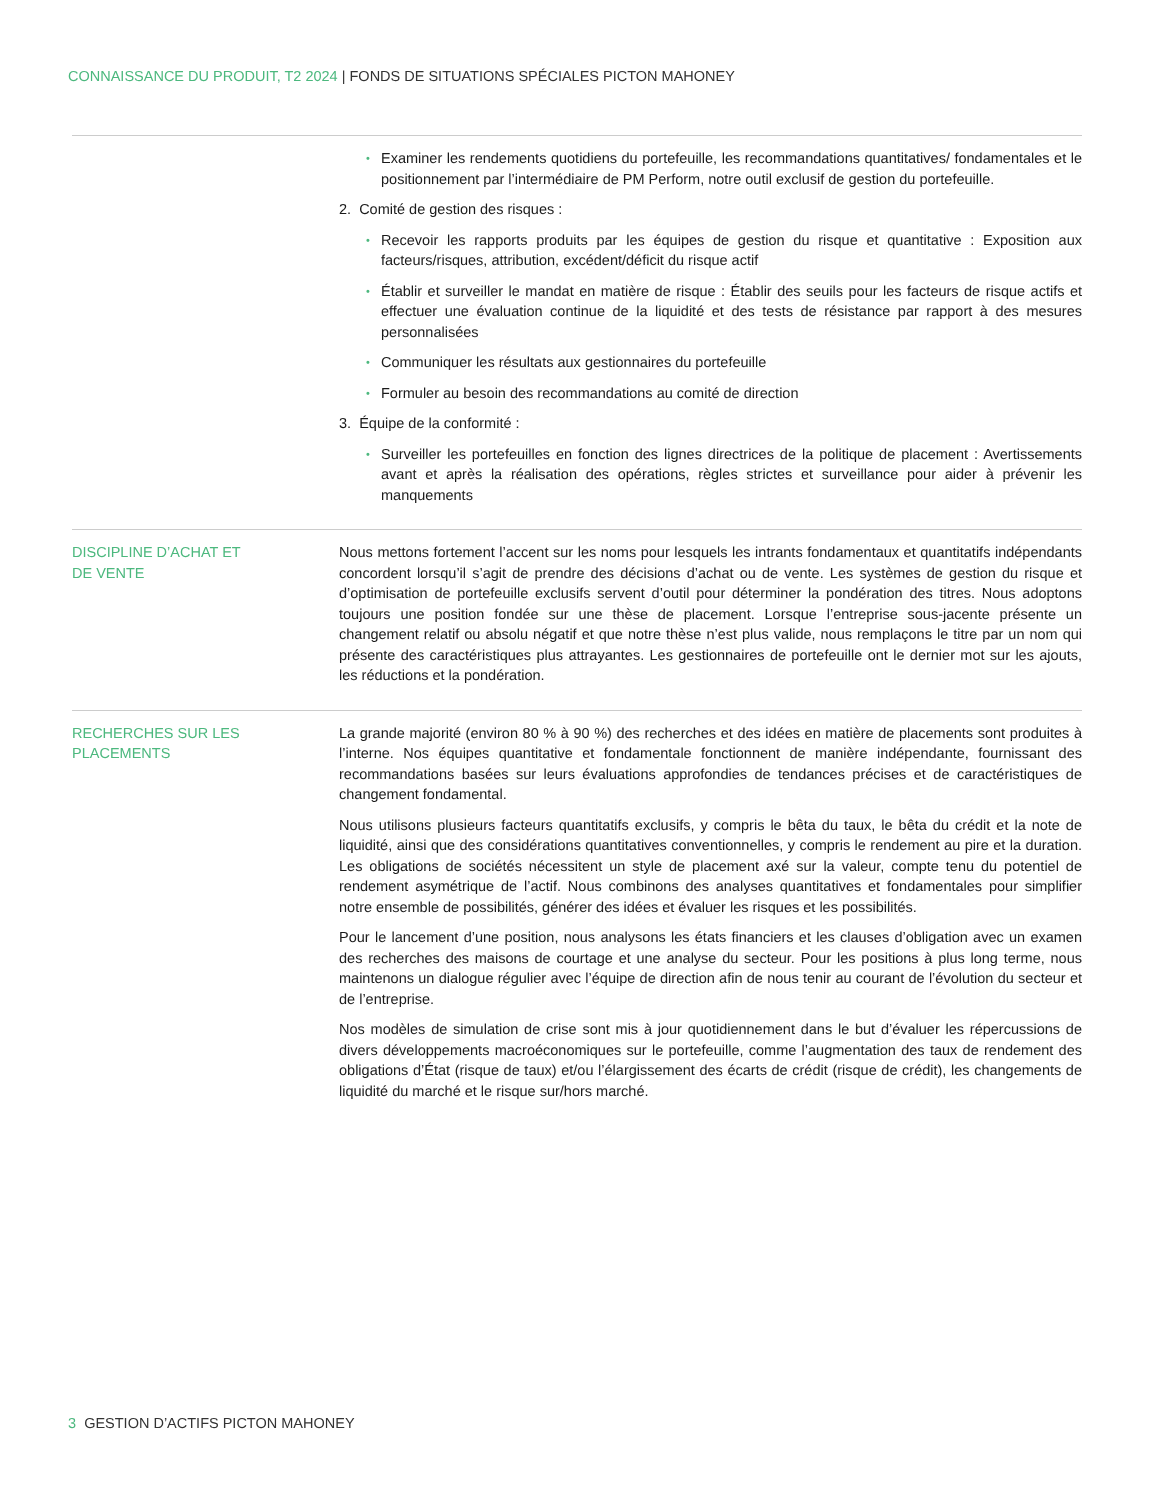CONNAISSANCE DU PRODUIT, T2 2024 | FONDS DE SITUATIONS SPÉCIALES PICTON MAHONEY
Examiner les rendements quotidiens du portefeuille, les recommandations quantitatives/ fondamentales et le positionnement par l’intermédiaire de PM Perform, notre outil exclusif de gestion du portefeuille.
2. Comité de gestion des risques :
Recevoir les rapports produits par les équipes de gestion du risque et quantitative : Exposition aux facteurs/risques, attribution, excédent/déficit du risque actif
Établir et surveiller le mandat en matière de risque : Établir des seuils pour les facteurs de risque actifs et effectuer une évaluation continue de la liquidité et des tests de résistance par rapport à des mesures personnalisées
Communiquer les résultats aux gestionnaires du portefeuille
Formuler au besoin des recommandations au comité de direction
3. Équipe de la conformité :
Surveiller les portefeuilles en fonction des lignes directrices de la politique de placement : Avertissements avant et après la réalisation des opérations, règles strictes et surveillance pour aider à prévenir les manquements
DISCIPLINE D’ACHAT ET
DE VENTE
Nous mettons fortement l’accent sur les noms pour lesquels les intrants fondamentaux et quantitatifs indépendants concordent lorsqu’il s’agit de prendre des décisions d’achat ou de vente. Les systèmes de gestion du risque et d’optimisation de portefeuille exclusifs servent d’outil pour déterminer la pondération des titres. Nous adoptons toujours une position fondée sur une thèse de placement. Lorsque l’entreprise sous-jacente présente un changement relatif ou absolu négatif et que notre thèse n’est plus valide, nous remplaçons le titre par un nom qui présente des caractéristiques plus attrayantes. Les gestionnaires de portefeuille ont le dernier mot sur les ajouts, les réductions et la pondération.
RECHERCHES SUR LES PLACEMENTS La grande majorité (environ 80 % à 90 %) des recherches et des idées en matière de placements sont produites à l’interne. Nos équipes quantitative et fondamentale fonctionnent de manière indépendante, fournissant des recommandations basées sur leurs évaluations approfondies de tendances précises et de caractéristiques de changement fondamental.
Nous utilisons plusieurs facteurs quantitatifs exclusifs, y compris le bêta du taux, le bêta du crédit et la note de liquidité, ainsi que des considérations quantitatives conventionnelles, y compris le rendement au pire et la duration. Les obligations de sociétés nécessitent un style de placement axé sur la valeur, compte tenu du potentiel de rendement asymétrique de l’actif. Nous combinons des analyses quantitatives et fondamentales pour simplifier notre ensemble de possibilités, générer des idées et évaluer les risques et les possibilités.
Pour le lancement d’une position, nous analysons les états financiers et les clauses d’obligation avec un examen des recherches des maisons de courtage et une analyse du secteur. Pour les positions à plus long terme, nous maintenons un dialogue régulier avec l’équipe de direction afin de nous tenir au courant de l’évolution du secteur et de l’entreprise.
Nos modèles de simulation de crise sont mis à jour quotidiennement dans le but d’évaluer les répercussions de divers développements macroéconomiques sur le portefeuille, comme l’augmentation des taux de rendement des obligations d’État (risque de taux) et/ou l’élargissement des écarts de crédit (risque de crédit), les changements de liquidité du marché et le risque sur/hors marché.
3 GESTION D’ACTIFS PICTON MAHONEY